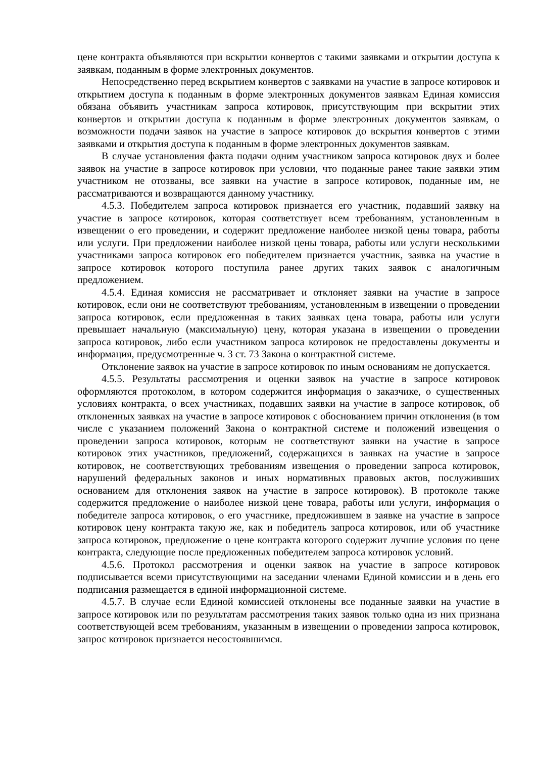цене контракта объявляются при вскрытии конвертов с такими заявками и открытии доступа к заявкам, поданным в форме электронных документов.
Непосредственно перед вскрытием конвертов с заявками на участие в запросе котировок и открытием доступа к поданным в форме электронных документов заявкам Единая комиссия обязана объявить участникам запроса котировок, присутствующим при вскрытии этих конвертов и открытии доступа к поданным в форме электронных документов заявкам, о возможности подачи заявок на участие в запросе котировок до вскрытия конвертов с этими заявками и открытия доступа к поданным в форме электронных документов заявкам.
В случае установления факта подачи одним участником запроса котировок двух и более заявок на участие в запросе котировок при условии, что поданные ранее такие заявки этим участником не отозваны, все заявки на участие в запросе котировок, поданные им, не рассматриваются и возвращаются данному участнику.
4.5.3. Победителем запроса котировок признается его участник, подавший заявку на участие в запросе котировок, которая соответствует всем требованиям, установленным в извещении о его проведении, и содержит предложение наиболее низкой цены товара, работы или услуги. При предложении наиболее низкой цены товара, работы или услуги несколькими участниками запроса котировок его победителем признается участник, заявка на участие в запросе котировок которого поступила ранее других таких заявок с аналогичным предложением.
4.5.4. Единая комиссия не рассматривает и отклоняет заявки на участие в запросе котировок, если они не соответствуют требованиям, установленным в извещении о проведении запроса котировок, если предложенная в таких заявках цена товара, работы или услуги превышает начальную (максимальную) цену, которая указана в извещении о проведении запроса котировок, либо если участником запроса котировок не предоставлены документы и информация, предусмотренные ч. 3 ст. 73 Закона о контрактной системе.
Отклонение заявок на участие в запросе котировок по иным основаниям не допускается.
4.5.5. Результаты рассмотрения и оценки заявок на участие в запросе котировок оформляются протоколом, в котором содержится информация о заказчике, о существенных условиях контракта, о всех участниках, подавших заявки на участие в запросе котировок, об отклоненных заявках на участие в запросе котировок с обоснованием причин отклонения (в том числе с указанием положений Закона о контрактной системе и положений извещения о проведении запроса котировок, которым не соответствуют заявки на участие в запросе котировок этих участников, предложений, содержащихся в заявках на участие в запросе котировок, не соответствующих требованиям извещения о проведении запроса котировок, нарушений федеральных законов и иных нормативных правовых актов, послуживших основанием для отклонения заявок на участие в запросе котировок). В протоколе также содержится предложение о наиболее низкой цене товара, работы или услуги, информация о победителе запроса котировок, о его участнике, предложившем в заявке на участие в запросе котировок цену контракта такую же, как и победитель запроса котировок, или об участнике запроса котировок, предложение о цене контракта которого содержит лучшие условия по цене контракта, следующие после предложенных победителем запроса котировок условий.
4.5.6. Протокол рассмотрения и оценки заявок на участие в запросе котировок подписывается всеми присутствующими на заседании членами Единой комиссии и в день его подписания размещается в единой информационной системе.
4.5.7. В случае если Единой комиссией отклонены все поданные заявки на участие в запросе котировок или по результатам рассмотрения таких заявок только одна из них признана соответствующей всем требованиям, указанным в извещении о проведении запроса котировок, запрос котировок признается несостоявшимся.